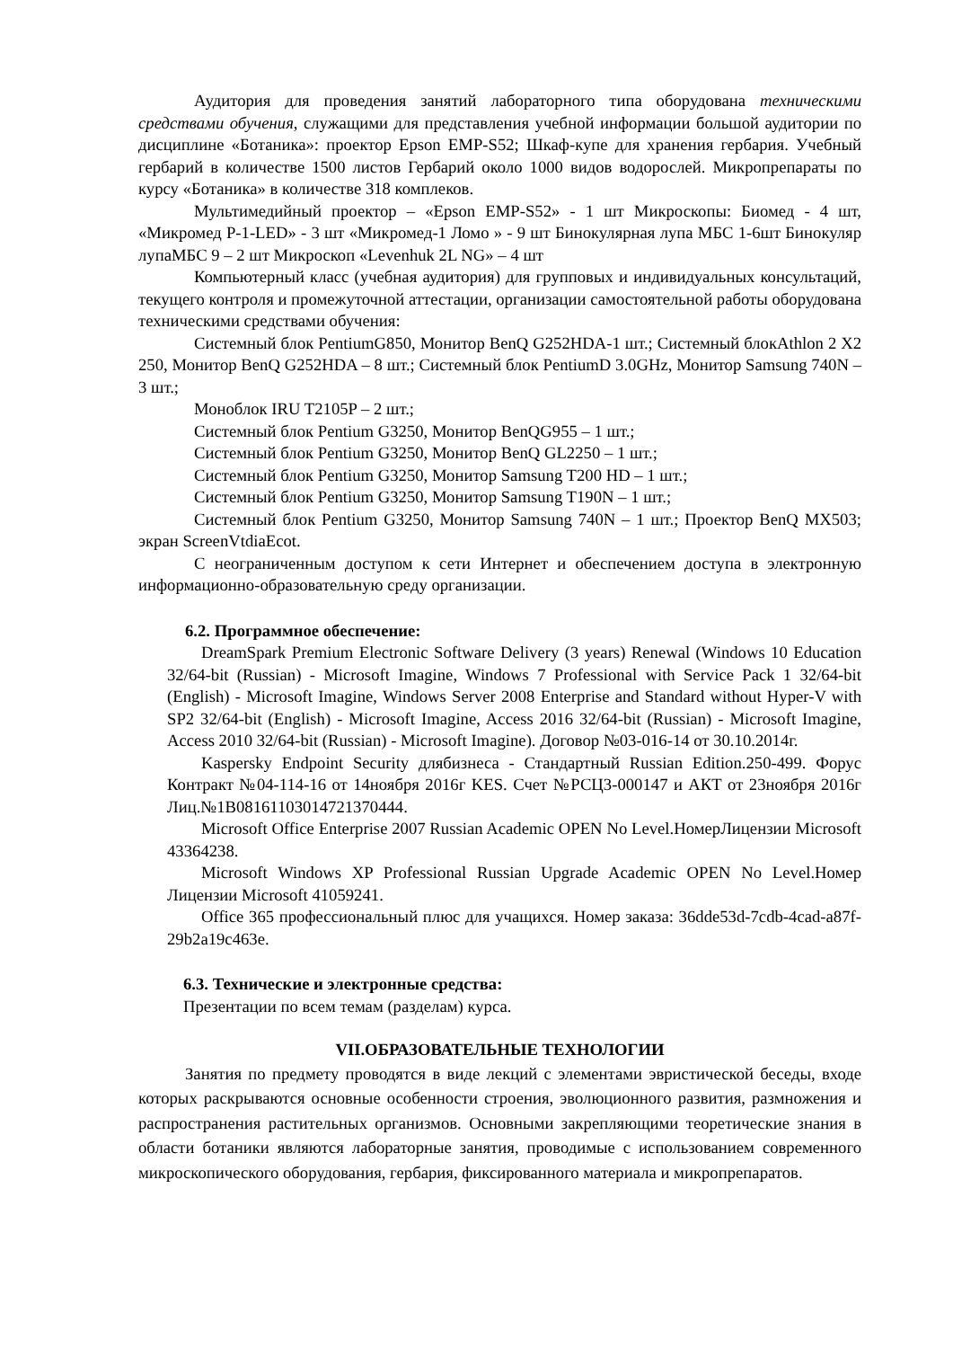Аудитория для проведения занятий лабораторного типа оборудована техническими средствами обучения, служащими для представления учебной информации большой аудитории по дисциплине «Ботаника»: проектор Epson EMP-S52; Шкаф-купе для хранения гербария. Учебный гербарий в количестве 1500 листов Гербарий около 1000 видов водорослей. Микропрепараты по курсу «Ботаника» в количестве 318 комплеков.
Мультимедийный проектор – «Epson EMP-S52» - 1 шт Микроскопы: Биомед - 4 шт, «Микромед Р-1-LED» - 3 шт «Микромед-1 Ломо » - 9 шт Бинокулярная лупа МБС 1-6шт Бинокуляр лупаМБС 9 – 2 шт Микроскоп «Levenhuk 2L NG» – 4 шт
Компьютерный класс (учебная аудитория) для групповых и индивидуальных консультаций, текущего контроля и промежуточной аттестации, организации самостоятельной работы оборудована техническими средствами обучения:
Системный блок PentiumG850, Монитор BenQ G252HDA-1 шт.; Системный блокAthlon 2 X2 250, Монитор BenQ G252HDA – 8 шт.; Системный блок PentiumD 3.0GHz, Монитор Samsung 740N – 3 шт.;
Моноблок IRU T2105P – 2 шт.;
Системный блок Pentium G3250, Монитор BenQG955 – 1 шт.;
Системный блок Pentium G3250, Монитор BenQ GL2250 – 1 шт.;
Системный блок Pentium G3250, Монитор Samsung T200 HD – 1 шт.;
Системный блок Pentium G3250, Монитор Samsung T190N – 1 шт.;
Системный блок Pentium G3250, Монитор Samsung 740N – 1 шт.; Проектор BenQ MX503; экран ScreenVtdiaEcot.
С неограниченным доступом к сети Интернет и обеспечением доступа в электронную информационно-образовательную среду организации.
6.2. Программное обеспечение:
DreamSpark Premium Electronic Software Delivery (3 years) Renewal (Windows 10 Education 32/64-bit (Russian) - Microsoft Imagine, Windows 7 Professional with Service Pack 1 32/64-bit (English) - Microsoft Imagine, Windows Server 2008 Enterprise and Standard without Hyper-V with SP2 32/64-bit (English) - Microsoft Imagine, Access 2016 32/64-bit (Russian) - Microsoft Imagine, Access 2010 32/64-bit (Russian) - Microsoft Imagine). Договор №03-016-14 от 30.10.2014г.
Kaspersky Endpoint Security длябизнеса - Стандартный Russian Edition.250-499. Форус Контракт №04-114-16 от 14ноября 2016г KES. Счет №РСЦ3-000147 и АКТ от 23ноября 2016г Лиц.№1B08161103014721370444.
Microsoft Office Enterprise 2007 Russian Academic OPEN No Level.НомерЛицензии Microsoft 43364238.
Microsoft Windows XP Professional Russian Upgrade Academic OPEN No Level.Номер Лицензии Microsoft 41059241.
Office 365 профессиональный плюс для учащихся. Номер заказа: 36dde53d-7cdb-4cad-a87f-29b2a19c463e.
6.3. Технические и электронные средства:
Презентации по всем темам (разделам) курса.
VII.ОБРАЗОВАТЕЛЬНЫЕ ТЕХНОЛОГИИ
Занятия по предмету проводятся в виде лекций с элементами эвристической беседы, входе которых раскрываются основные особенности строения, эволюционного развития, размножения и распространения растительных организмов. Основными закрепляющими теоретические знания в области ботаники являются лабораторные занятия, проводимые с использованием современного микроскопического оборудования, гербария, фиксированного материала и микропрепаратов.